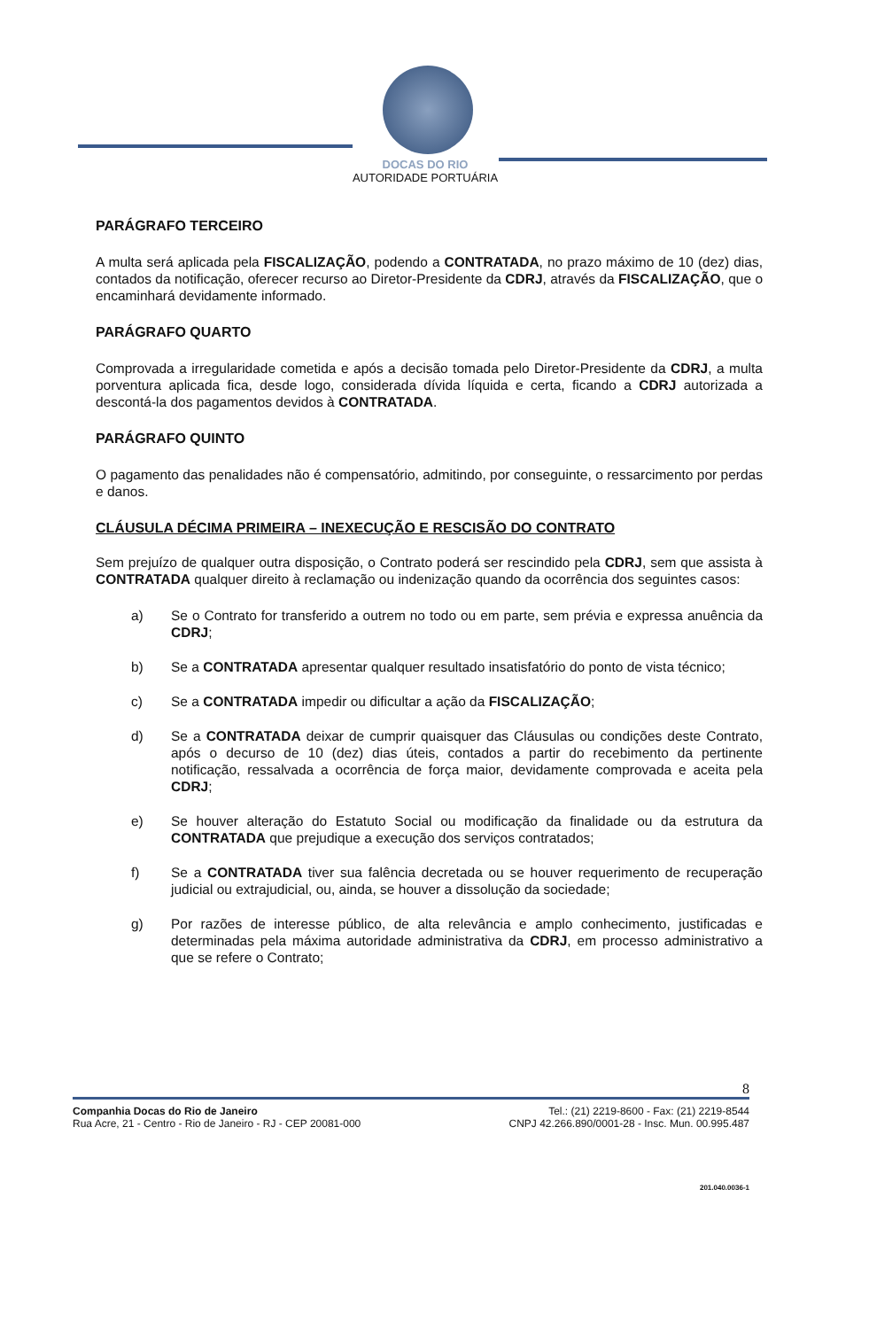DOCAS DO RIO
AUTORIDADE PORTUÁRIA
PARÁGRAFO TERCEIRO
A multa será aplicada pela FISCALIZAÇÃO, podendo a CONTRATADA, no prazo máximo de 10 (dez) dias, contados da notificação, oferecer recurso ao Diretor-Presidente da CDRJ, através da FISCALIZAÇÃO, que o encaminhará devidamente informado.
PARÁGRAFO QUARTO
Comprovada a irregularidade cometida e após a decisão tomada pelo Diretor-Presidente da CDRJ, a multa porventura aplicada fica, desde logo, considerada dívida líquida e certa, ficando a CDRJ autorizada a descontá-la dos pagamentos devidos à CONTRATADA.
PARÁGRAFO QUINTO
O pagamento das penalidades não é compensatório, admitindo, por conseguinte, o ressarcimento por perdas e danos.
CLÁUSULA DÉCIMA PRIMEIRA – INEXECUÇÃO E RESCISÃO DO CONTRATO
Sem prejuízo de qualquer outra disposição, o Contrato poderá ser rescindido pela CDRJ, sem que assista à CONTRATADA qualquer direito à reclamação ou indenização quando da ocorrência dos seguintes casos:
a) Se o Contrato for transferido a outrem no todo ou em parte, sem prévia e expressa anuência da CDRJ;
b) Se a CONTRATADA apresentar qualquer resultado insatisfatório do ponto de vista técnico;
c) Se a CONTRATADA impedir ou dificultar a ação da FISCALIZAÇÃO;
d) Se a CONTRATADA deixar de cumprir quaisquer das Cláusulas ou condições deste Contrato, após o decurso de 10 (dez) dias úteis, contados a partir do recebimento da pertinente notificação, ressalvada a ocorrência de força maior, devidamente comprovada e aceita pela CDRJ;
e) Se houver alteração do Estatuto Social ou modificação da finalidade ou da estrutura da CONTRATADA que prejudique a execução dos serviços contratados;
f) Se a CONTRATADA tiver sua falência decretada ou se houver requerimento de recuperação judicial ou extrajudicial, ou, ainda, se houver a dissolução da sociedade;
g) Por razões de interesse público, de alta relevância e amplo conhecimento, justificadas e determinadas pela máxima autoridade administrativa da CDRJ, em processo administrativo a que se refere o Contrato;
8
Companhia Docas do Rio de Janeiro
Rua Acre, 21 - Centro - Rio de Janeiro - RJ - CEP 20081-000
Tel.: (21) 2219-8600 - Fax: (21) 2219-8544
CNPJ 42.266.890/0001-28 - Insc. Mun. 00.995.487
201.040.0036-1